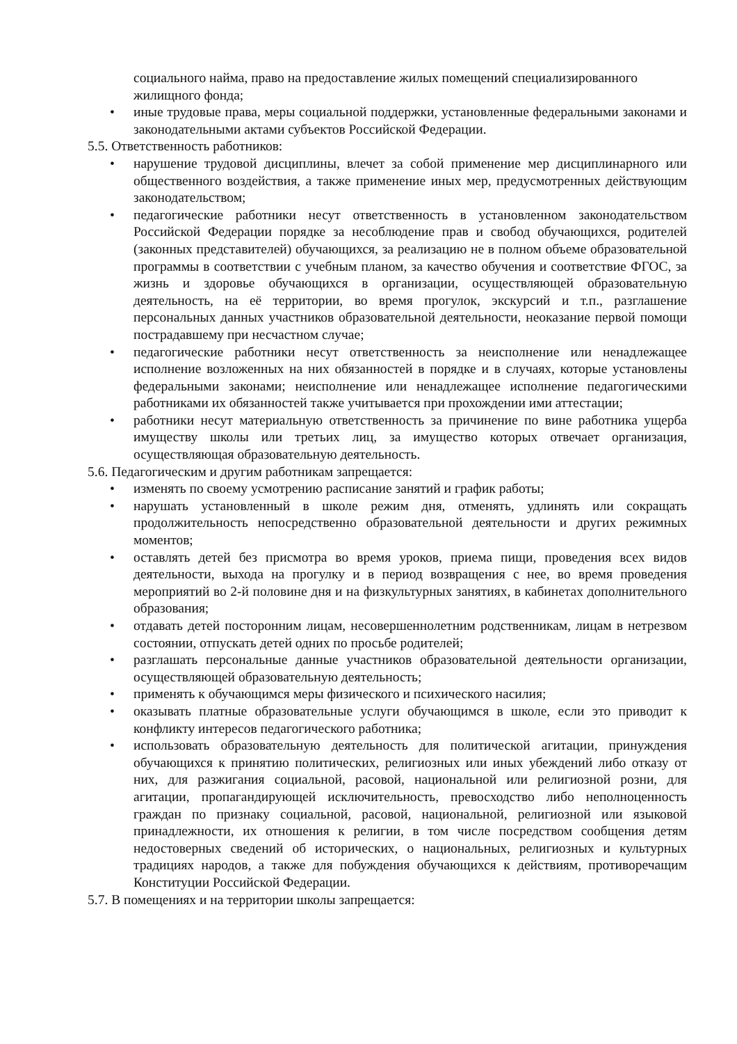социального найма, право на предоставление жилых помещений специализированного жилищного фонда;
• иные трудовые права, меры социальной поддержки, установленные федеральными законами и законодательными актами субъектов Российской Федерации.
5.5. Ответственность работников:
• нарушение трудовой дисциплины, влечет за собой применение мер дисциплинарного или общественного воздействия, а также применение иных мер, предусмотренных действующим законодательством;
• педагогические работники несут ответственность в установленном законодательством Российской Федерации порядке за несоблюдение прав и свобод обучающихся, родителей (законных представителей) обучающихся, за реализацию не в полном объеме образовательной программы в соответствии с учебным планом, за качество обучения и соответствие ФГОС, за жизнь и здоровье обучающихся в организации, осуществляющей образовательную деятельность, на её территории, во время прогулок, экскурсий и т.п., разглашение персональных данных участников образовательной деятельности, неоказание первой помощи пострадавшему при несчастном случае;
• педагогические работники несут ответственность за неисполнение или ненадлежащее исполнение возложенных на них обязанностей в порядке и в случаях, которые установлены федеральными законами; неисполнение или ненадлежащее исполнение педагогическими работниками их обязанностей также учитывается при прохождении ими аттестации;
• работники несут материальную ответственность за причинение по вине работника ущерба имуществу школы или третьих лиц, за имущество которых отвечает организация, осуществляющая образовательную деятельность.
5.6. Педагогическим и другим работникам запрещается:
• изменять по своему усмотрению расписание занятий и график работы;
• нарушать установленный в школе режим дня, отменять, удлинять или сокращать продолжительность непосредственно образовательной деятельности и других режимных моментов;
• оставлять детей без присмотра во время уроков, приема пищи, проведения всех видов деятельности, выхода на прогулку и в период возвращения с нее, во время проведения мероприятий во 2-й половине дня и на физкультурных занятиях, в кабинетах дополнительного образования;
• отдавать детей посторонним лицам, несовершеннолетним родственникам, лицам в нетрезвом состоянии, отпускать детей одних по просьбе родителей;
• разглашать персональные данные участников образовательной деятельности организации, осуществляющей образовательную деятельность;
• применять к обучающимся меры физического и психического насилия;
• оказывать платные образовательные услуги обучающимся в школе, если это приводит к конфликту интересов педагогического работника;
• использовать образовательную деятельность для политической агитации, принуждения обучающихся к принятию политических, религиозных или иных убеждений либо отказу от них, для разжигания социальной, расовой, национальной или религиозной розни, для агитации, пропагандирующей исключительность, превосходство либо неполноценность граждан по признаку социальной, расовой, национальной, религиозной или языковой принадлежности, их отношения к религии, в том числе посредством сообщения детям недостоверных сведений об исторических, о национальных, религиозных и культурных традициях народов, а также для побуждения обучающихся к действиям, противоречащим Конституции Российской Федерации.
5.7. В помещениях и на территории школы запрещается: